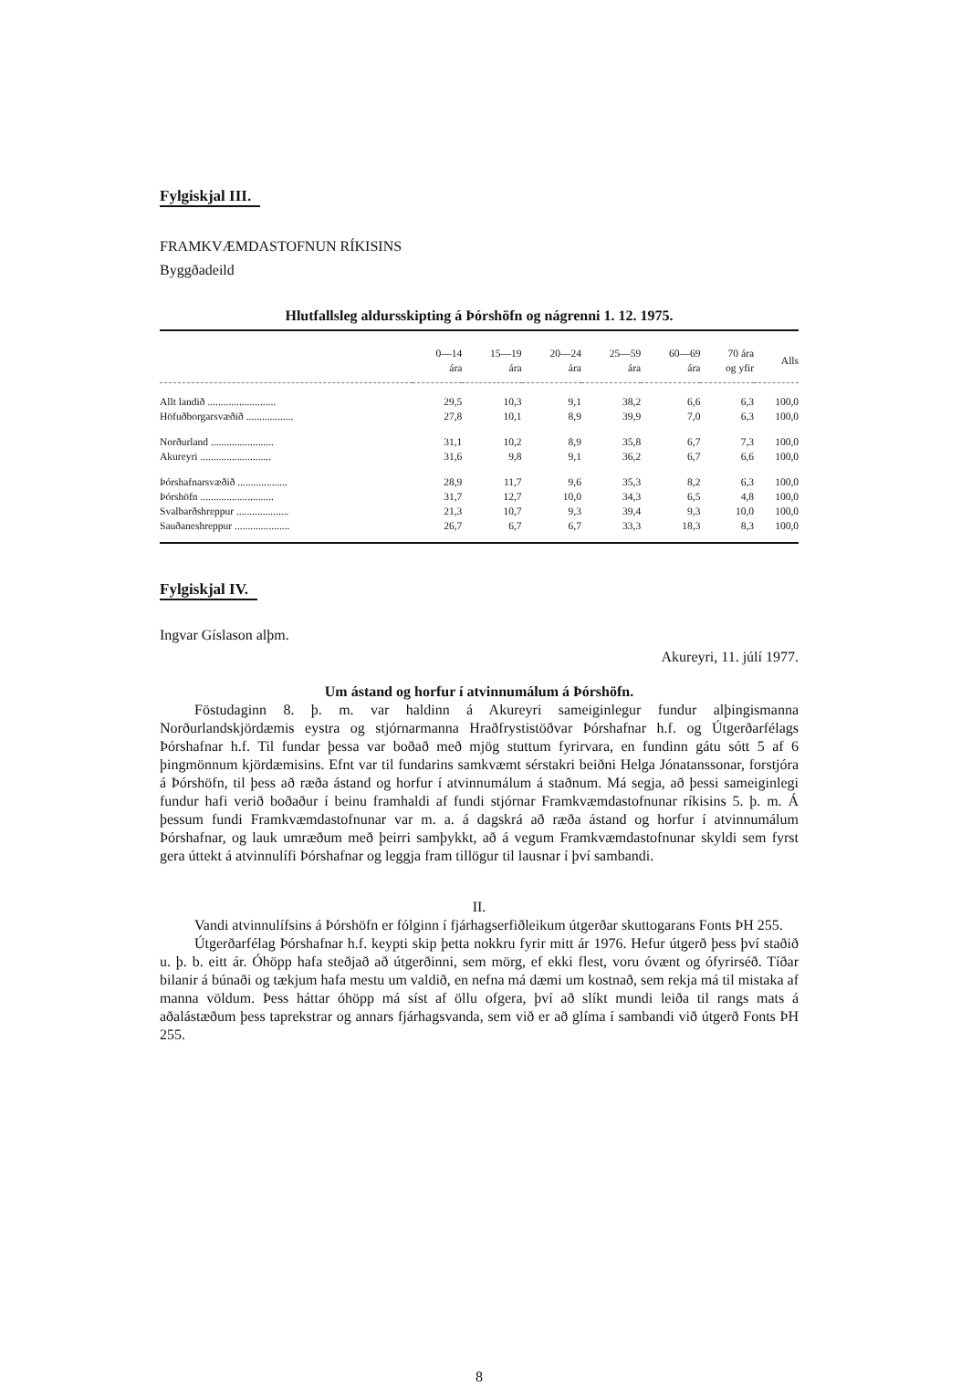Fylgiskjal III.
FRAMKVÆMDASTOFNUN RÍKISINS
Byggðadeild
Hlutfallsleg aldursskipting á Þórshöfn og nágrenni 1. 12. 1975.
| | 0—14 ára | 15—19 ára | 20—24 ára | 25—59 ára | 60—69 ára | 70 ára og yfir | Alls |
| --- | --- | --- | --- | --- | --- | --- | --- |
| Allt landið .......................... | 29,5 | 10,3 | 9,1 | 38,2 | 6,6 | 6,3 | 100,0 |
| Höfuðborgarsvæðið .................. | 27,8 | 10,1 | 8,9 | 39,9 | 7,0 | 6,3 | 100,0 |
| Norðurland ........................ | 31,1 | 10,2 | 8,9 | 35,8 | 6,7 | 7,3 | 100,0 |
| Akureyri ........................... | 31,6 | 9,8 | 9,1 | 36,2 | 6,7 | 6,6 | 100,0 |
| Þórshafnarsvæðið ................... | 28,9 | 11,7 | 9,6 | 35,3 | 8,2 | 6,3 | 100,0 |
| Þórshöfn ............................ | 31,7 | 12,7 | 10,0 | 34,3 | 6,5 | 4,8 | 100,0 |
| Svalbarðshreppur .................... | 21,3 | 10,7 | 9,3 | 39,4 | 9,3 | 10,0 | 100,0 |
| Sauðaneshreppur ..................... | 26,7 | 6,7 | 6,7 | 33,3 | 18,3 | 8,3 | 100,0 |
Fylgiskjal IV.
Ingvar Gíslason alþm.
Akureyri, 11. júlí 1977.
Um ástand og horfur í atvinnumálum á Þórshöfn.
Föstudaginn 8. þ. m. var haldinn á Akureyri sameiginlegur fundur alþingismanna Norðurlandskjördæmis eystra og stjórnarmanna Hraðfrystistöðvar Þórshafnar h.f. og Útgerðarfélags Þórshafnar h.f. Til fundar þessa var boðað með mjög stuttum fyrirvara, en fundinn gátu sótt 5 af 6 þingmönnum kjördæmisins. Efnt var til fundarins samkvæmt sérstakri beiðni Helga Jónatanssonar, forstjóra á Þórshöfn, til þess að ræða ástand og horfur í atvinnumálum á staðnum. Má segja, að þessi sameiginlegi fundur hafi verið boðaður í beinu framhaldi af fundi stjórnar Framkvæmdastofnunar ríkisins 5. þ. m. Á þessum fundi Framkvæmdastofnunar var m. a. á dagskrá að ræða ástand og horfur í atvinnumálum Þórshafnar, og lauk umræðum með þeirri samþykkt, að á vegum Framkvæmdastofnunar skyldi sem fyrst gera úttekt á atvinnulífi Þórshafnar og leggja fram tillögur til lausnar í því sambandi.
II.
Vandi atvinnulífsins á Þórshöfn er fólginn í fjárhagserfiðleikum útgerðar skuttogarans Fonts ÞH 255.
Útgerðarfélag Þórshafnar h.f. keypti skip þetta nokkru fyrir mitt ár 1976. Hefur útgerð þess því staðið u. þ. b. eitt ár. Óhöpp hafa steðjað að útgerðinni, sem mörg, ef ekki flest, voru óvænt og ófyrirséð. Tíðar bilanir á búnaði og tækjum hafa mestu um valdið, en nefna má dæmi um kostnað, sem rekja má til mistaka af manna völdum. Þess háttar óhöpp má síst af öllu ofgera, því að slíkt mundi leiða til rangs mats á aðalástæðum þess taprekstrar og annars fjárhagsvanda, sem við er að glíma í sambandi við útgerð Fonts ÞH 255.
8